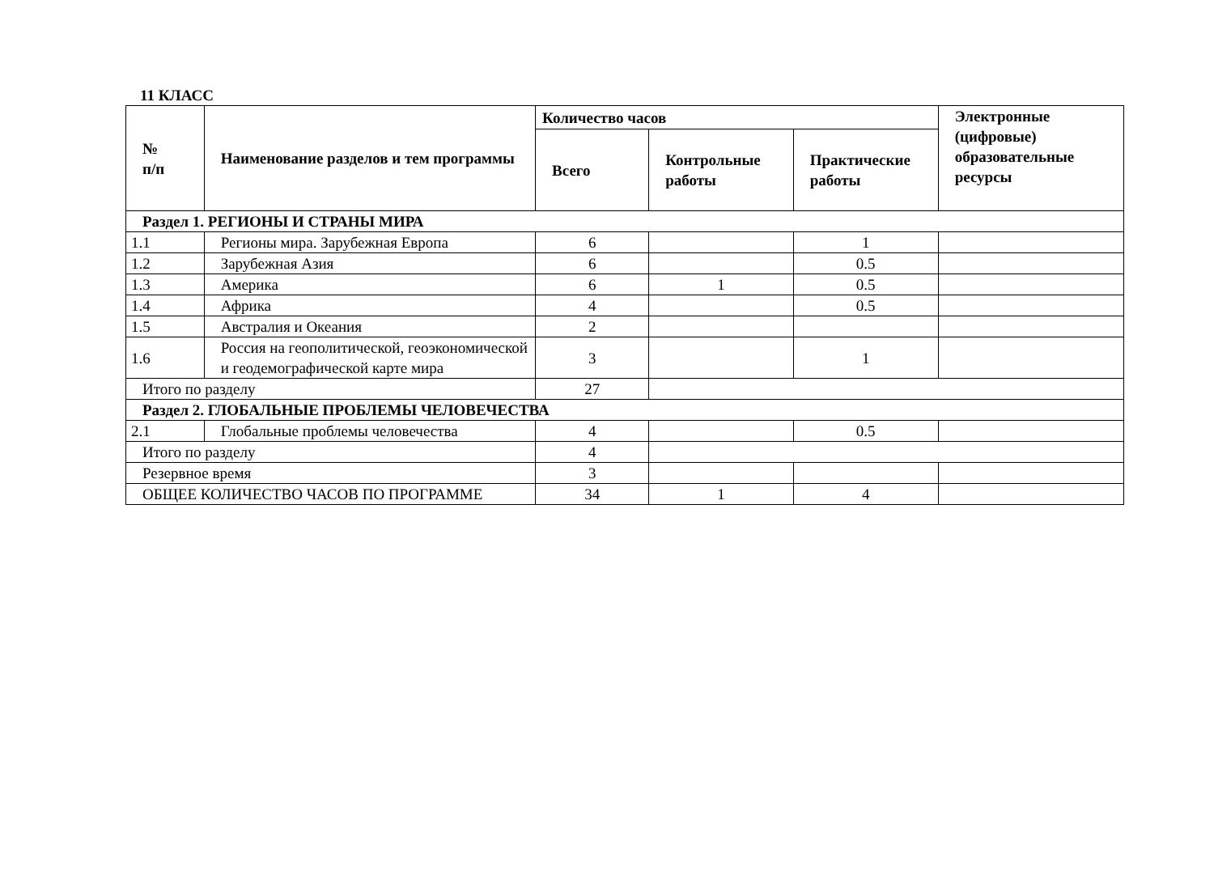11 КЛАСС
| № п/п | Наименование разделов и тем программы | Количество часов | | | Электронные (цифровые) образовательные ресурсы |
| --- | --- | --- | --- | --- | --- |
| | | Всего | Контрольные работы | Практические работы | |
| Раздел 1. РЕГИОНЫ И СТРАНЫ МИРА | | | | | |
| 1.1 | Регионы мира. Зарубежная Европа | 6 | | 1 | |
| 1.2 | Зарубежная Азия | 6 | | 0.5 | |
| 1.3 | Америка | 6 | 1 | 0.5 | |
| 1.4 | Африка | 4 | | 0.5 | |
| 1.5 | Австралия и Океания | 2 | | | |
| 1.6 | Россия на геополитической, геоэкономической и геодемографической карте мира | 3 | | 1 | |
| Итого по разделу | | 27 | | | |
| Раздел 2. ГЛОБАЛЬНЫЕ ПРОБЛЕМЫ ЧЕЛОВЕЧЕСТВА | | | | | |
| 2.1 | Глобальные проблемы человечества | 4 | | 0.5 | |
| Итого по разделу | | 4 | | | |
| Резервное время | | 3 | | | |
| ОБЩЕЕ КОЛИЧЕСТВО ЧАСОВ ПО ПРОГРАММЕ | | 34 | 1 | 4 | |